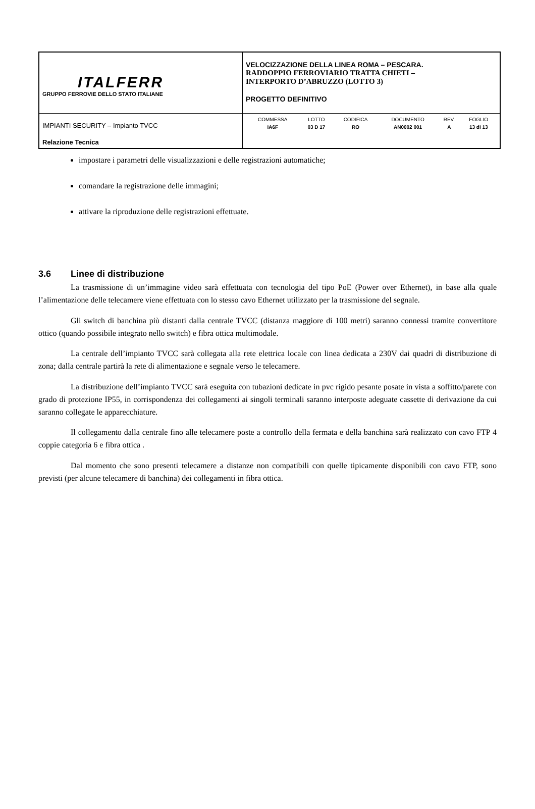| ITALFERR GRUPPO FERROVIE DELLO STATO ITALIANE | VELOCIZZAZIONE DELLA LINEA ROMA – PESCARA. RADDOPPIO FERROVIARIO TRATTA CHIETI – INTERPORTO D’ABRUZZO (LOTTO 3) PROGETTO DEFINITIVO |
| IMPIANTI SECURITY – Impianto TVCC Relazione Tecnica | / COMMESSA / LOTTO / CODIFICA / DOCUMENTO / REV. / FOGLIO / / IA6F / 03 D 17 / RO / AN0002 001 / A / 13 di 13 / |
impostare i parametri delle visualizzazioni e delle registrazioni automatiche;
comandare la registrazione delle immagini;
attivare la riproduzione delle registrazioni effettuate.
3.6 Linee di distribuzione
La trasmissione di un’immagine video sarà effettuata con tecnologia del tipo PoE (Power over Ethernet), in base alla quale l’alimentazione delle telecamere viene effettuata con lo stesso cavo Ethernet utilizzato per la trasmissione del segnale.
Gli switch di banchina più distanti dalla centrale TVCC (distanza maggiore di 100 metri) saranno connessi tramite convertitore ottico (quando possibile integrato nello switch) e fibra ottica multimodale.
La centrale dell’impianto TVCC sarà collegata alla rete elettrica locale con linea dedicata a 230V dai quadri di distribuzione di zona; dalla centrale partirà la rete di alimentazione e segnale verso le telecamere.
La distribuzione dell’impianto TVCC sarà eseguita con tubazioni dedicate in pvc rigido pesante posate in vista a soffitto/parete con grado di protezione IP55, in corrispondenza dei collegamenti ai singoli terminali saranno interposte adeguate cassette di derivazione da cui saranno collegate le apparecchiature.
Il collegamento dalla centrale fino alle telecamere poste a controllo della fermata e della banchina sarà realizzato con cavo FTP 4 coppie categoria 6 e fibra ottica .
Dal momento che sono presenti telecamere a distanze non compatibili con quelle tipicamente disponibili con cavo FTP, sono previsti (per alcune telecamere di banchina) dei collegamenti in fibra ottica.